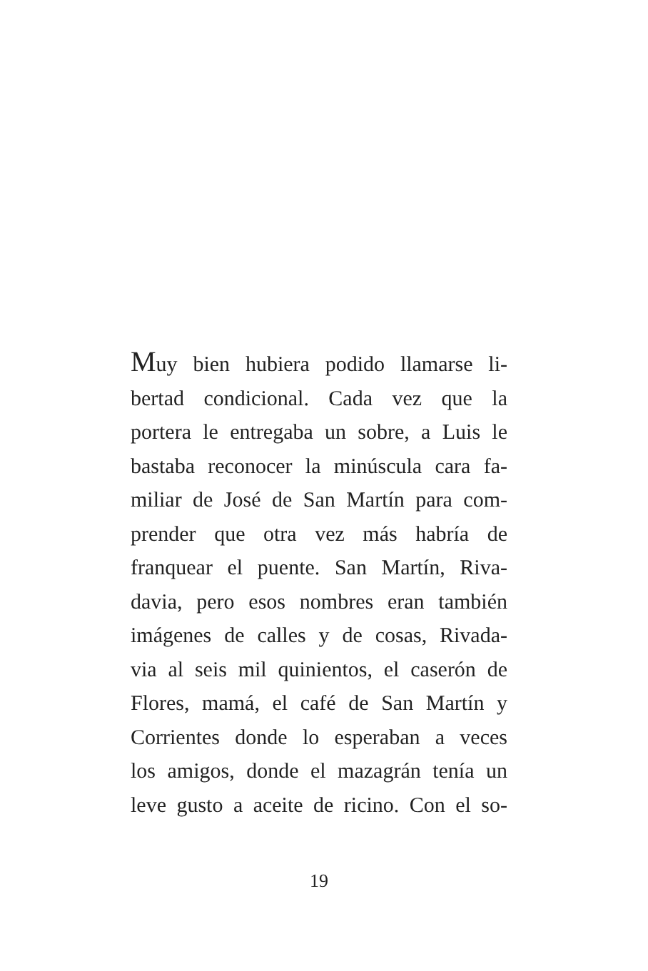Muy bien hubiera podido llamarse li-
bertad condicional. Cada vez que la
portera le entregaba un sobre, a Luis le
bastaba reconocer la minúscula cara fa-
miliar de José de San Martín para com-
prender que otra vez más habría de
franquear el puente. San Martín, Riva-
davia, pero esos nombres eran también
imágenes de calles y de cosas, Rivada-
via al seis mil quinientos, el caserón de
Flores, mamá, el café de San Martín y
Corrientes donde lo esperaban a veces
los amigos, donde el mazagrán tenía un
leve gusto a aceite de ricino. Con el so-
19